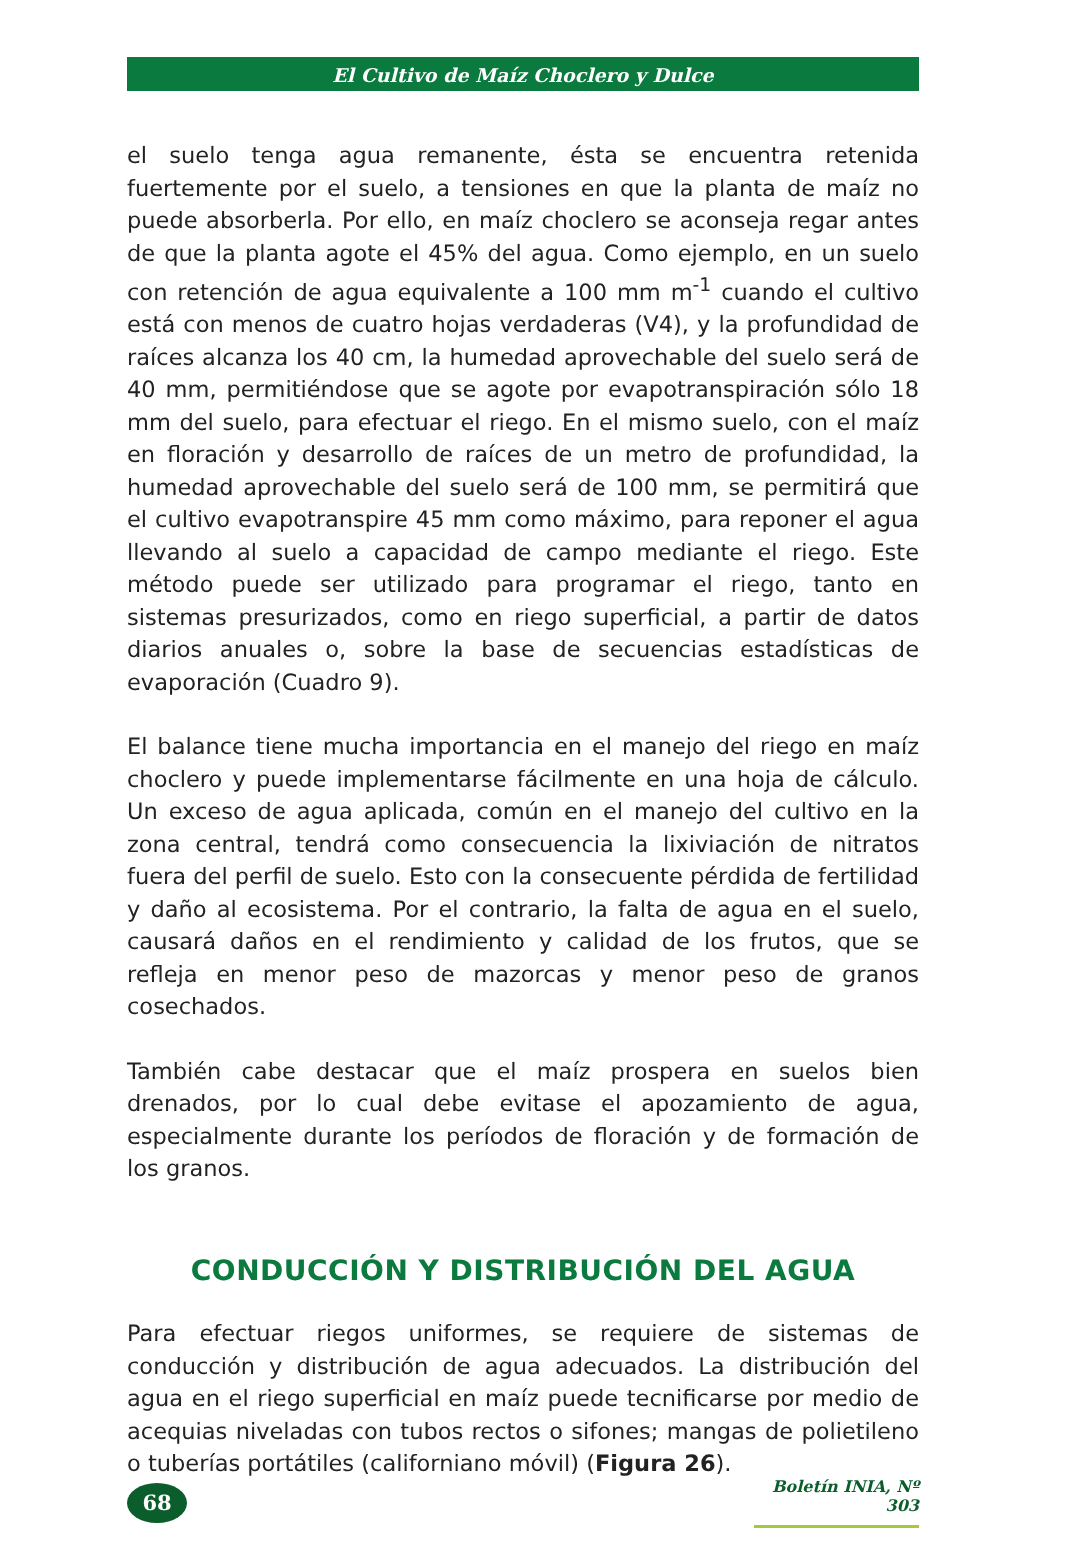El Cultivo de Maíz Choclero y Dulce
el suelo tenga agua remanente, ésta se encuentra retenida fuertemente por el suelo, a tensiones en que la planta de maíz no puede absorberla. Por ello, en maíz choclero se aconseja regar antes de que la planta agote el 45% del agua. Como ejemplo, en un suelo con retención de agua equivalente a 100 mm m<sup>-1</sup> cuando el cultivo está con menos de cuatro hojas verdaderas (V4), y la profundidad de raíces alcanza los 40 cm, la humedad aprovechable del suelo será de 40 mm, permitiéndose que se agote por evapotranspiración sólo 18 mm del suelo, para efectuar el riego. En el mismo suelo, con el maíz en floración y desarrollo de raíces de un metro de profundidad, la humedad aprovechable del suelo será de 100 mm, se permitirá que el cultivo evapotranspire 45 mm como máximo, para reponer el agua llevando al suelo a capacidad de campo mediante el riego. Este método puede ser utilizado para programar el riego, tanto en sistemas presurizados, como en riego superficial, a partir de datos diarios anuales o, sobre la base de secuencias estadísticas de evaporación (Cuadro 9).
El balance tiene mucha importancia en el manejo del riego en maíz choclero y puede implementarse fácilmente en una hoja de cálculo. Un exceso de agua aplicada, común en el manejo del cultivo en la zona central, tendrá como consecuencia la lixiviación de nitratos fuera del perfil de suelo. Esto con la consecuente pérdida de fertilidad y daño al ecosistema. Por el contrario, la falta de agua en el suelo, causará daños en el rendimiento y calidad de los frutos, que se refleja en menor peso de mazorcas y menor peso de granos cosechados.
También cabe destacar que el maíz prospera en suelos bien drenados, por lo cual debe evitase el apozamiento de agua, especialmente durante los períodos de floración y de formación de los granos.
CONDUCCIÓN Y DISTRIBUCIÓN DEL AGUA
Para efectuar riegos uniformes, se requiere de sistemas de conducción y distribución de agua adecuados. La distribución del agua en el riego superficial en maíz puede tecnificarse por medio de acequias niveladas con tubos rectos o sifones; mangas de polietileno o tuberías portátiles (californiano móvil) (Figura 26).
68
Boletín INIA, Nº 303